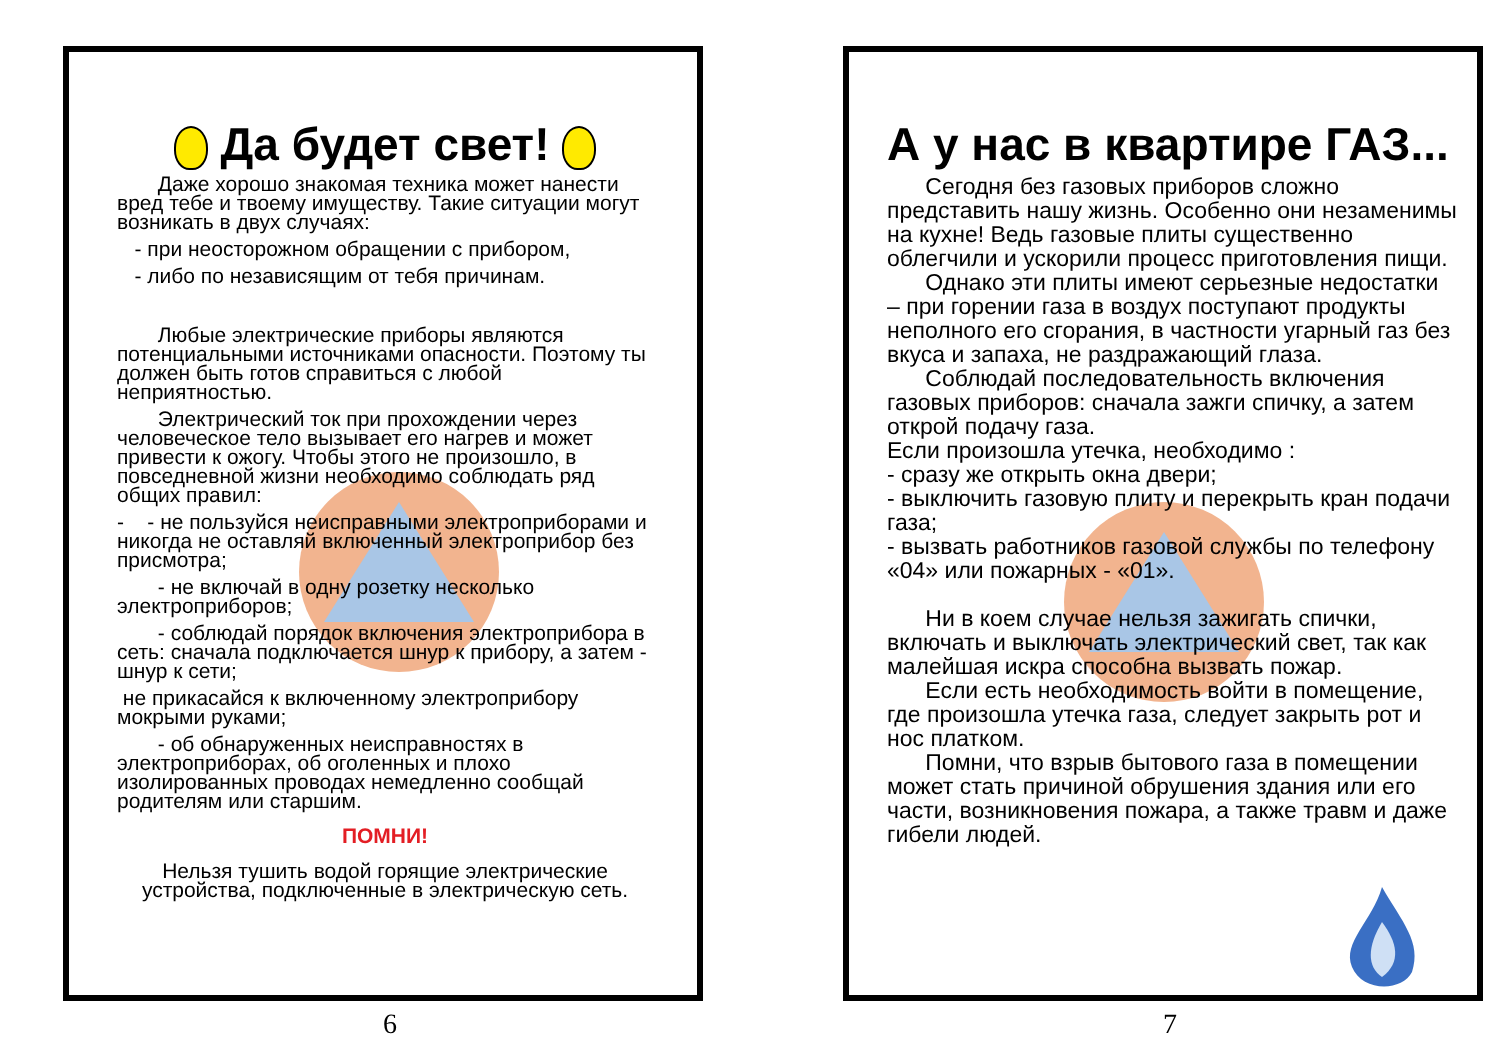Да будет свет!
Даже хорошо знакомая техника может нанести вред тебе и твоему имуществу. Такие ситуации могут возникать в двух случаях:
- при неосторожном обращении с прибором,
- либо по независящим от тебя причинам.
Любые электрические приборы являются потенциальными источниками опасности. Поэтому ты должен быть готов справиться с любой неприятностью.
Электрический ток при прохождении через человеческое тело вызывает его нагрев и может привести к ожогу. Чтобы этого не произошло, в повседневной жизни необходимо соблюдать ряд общих правил:
- - не пользуйся неисправными электроприборами и никогда не оставляй включенный электроприбор без присмотра;
- не включай в одну розетку несколько электроприборов;
- соблюдай порядок включения электроприбора в сеть: сначала подключается шнур к прибору, а затем - шнур к сети;
не прикасайся к включенному электроприбору мокрыми руками;
- об обнаруженных неисправностях в электроприборах, об оголенных и плохо изолированных проводах немедленно сообщай родителям или старшим.
ПОМНИ!
Нельзя тушить водой горящие электрические устройства, подключенные в электрическую сеть.
6
А у нас в квартире ГАЗ...
Сегодня без газовых приборов сложно представить нашу жизнь. Особенно они незаменимы на кухне! Ведь газовые плиты существенно облегчили и ускорили процесс приготовления пищи.
Однако эти плиты имеют серьезные недостатки – при горении газа в воздух поступают продукты неполного его сгорания, в частности угарный газ без вкуса и запаха, не раздражающий глаза.
Соблюдай последовательность включения газовых приборов: сначала зажги спичку, а затем открой подачу газа.
Если произошла утечка, необходимо :
- сразу же открыть окна двери;
- выключить газовую плиту и перекрыть кран подачи газа;
- вызвать работников газовой службы по телефону «04» или пожарных - «01».
Ни в коем случае нельзя зажигать спички, включать и выключать электрический свет, так как малейшая искра способна вызвать пожар.
Если есть необходимость войти в помещение, где произошла утечка газа, следует закрыть рот и нос платком.
Помни, что взрыв бытового газа в помещении может стать причиной обрушения здания или его части, возникновения пожара, а также травм и даже гибели людей.
7